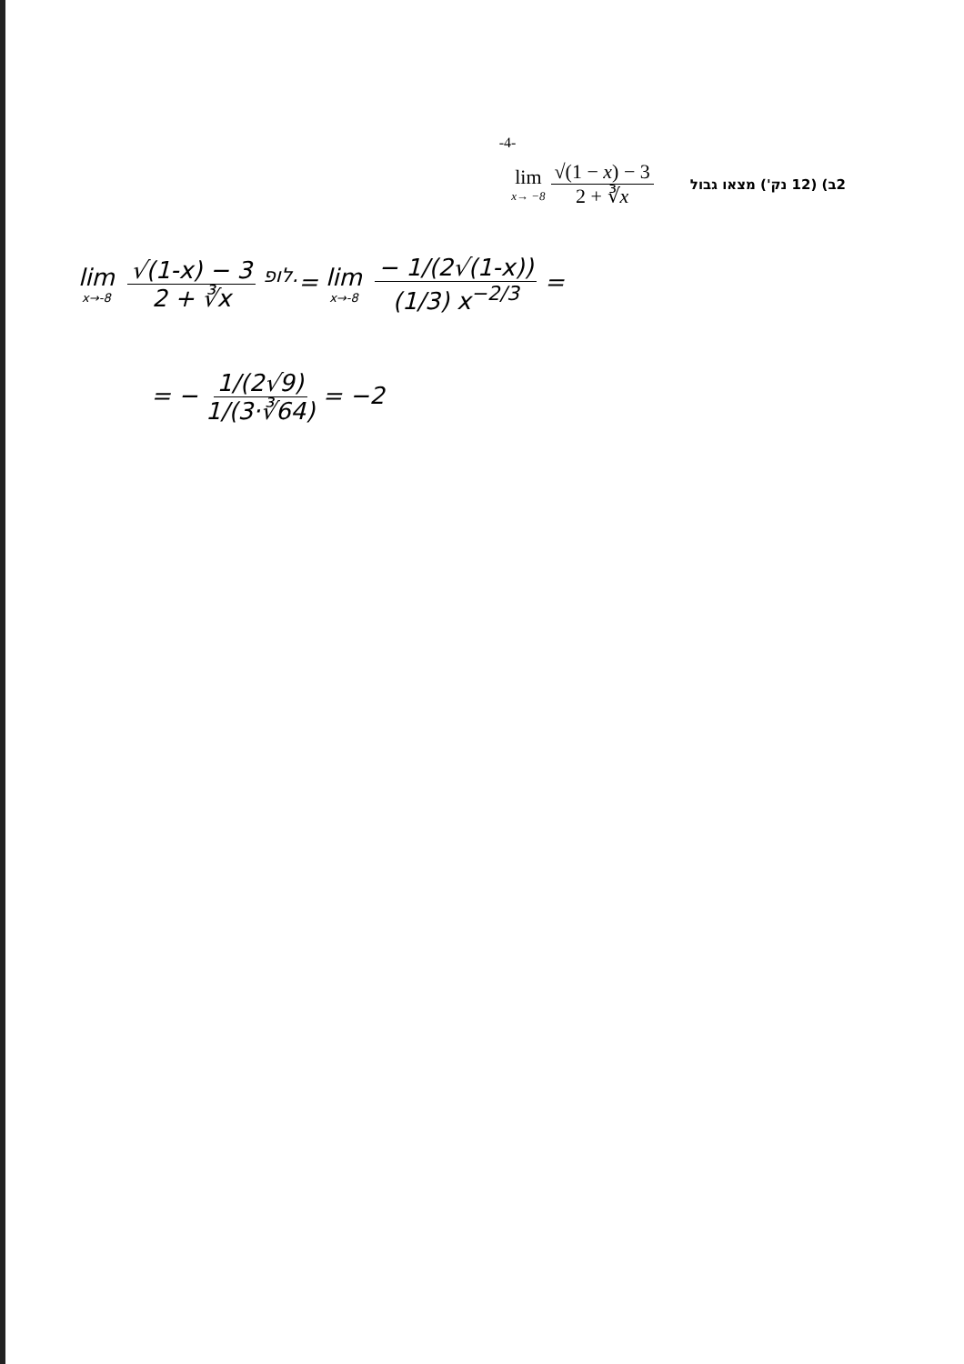-4-
lim x→ −8 √(1 − x) − 3 2 + ∛x
2ב) (12 נק') מצאו גבול
lim x→-8 √(1-x) − 3 2 + ∛x <sup>לופ.</sup>= lim x→-8 − 1/(2√(1-x)) (1/3) x<sup>−2/3</sup> =
= − 1/(2√9) 1/(3·∛64) = −2